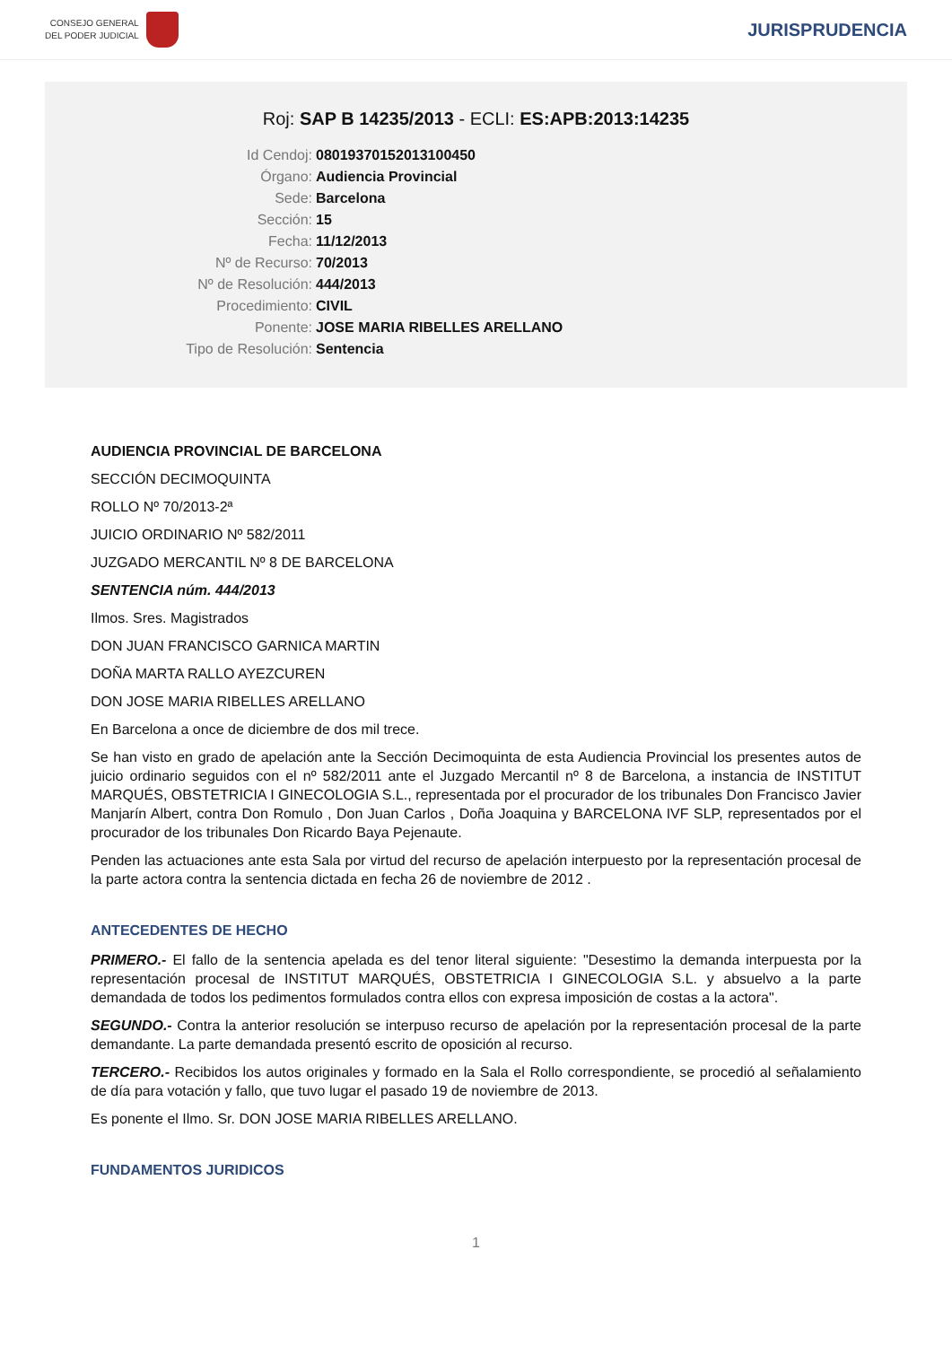CONSEJO GENERAL
DEL PODER JUDICIAL
JURISPRUDENCIA
Roj: SAP B 14235/2013 - ECLI: ES:APB:2013:14235
Id Cendoj:
08019370152013100450
Órgano:
Audiencia Provincial
Sede:
Barcelona
Sección:
15
Fecha:
11/12/2013
Nº de Recurso:
70/2013
Nº de Resolución:
444/2013
Procedimiento:
CIVIL
Ponente:
JOSE MARIA RIBELLES ARELLANO
Tipo de Resolución:
Sentencia
AUDIENCIA PROVINCIAL DE BARCELONA
SECCIÓN DECIMOQUINTA
ROLLO Nº 70/2013-2ª
JUICIO ORDINARIO Nº 582/2011
JUZGADO MERCANTIL Nº 8 DE BARCELONA
SENTENCIA núm. 444/2013
Ilmos. Sres. Magistrados
DON JUAN FRANCISCO GARNICA MARTIN
DOÑA MARTA RALLO AYEZCUREN
DON JOSE MARIA RIBELLES ARELLANO
En Barcelona a once de diciembre de dos mil trece.
Se han visto en grado de apelación ante la Sección Decimoquinta de esta Audiencia Provincial los presentes autos de juicio ordinario seguidos con el nº 582/2011 ante el Juzgado Mercantil nº 8 de Barcelona, a instancia de INSTITUT MARQUÉS, OBSTETRICIA I GINECOLOGIA S.L., representada por el procurador de los tribunales Don Francisco Javier Manjarín Albert, contra Don Romulo , Don Juan Carlos , Doña Joaquina y BARCELONA IVF SLP, representados por el procurador de los tribunales Don Ricardo Baya Pejenaute.
Penden las actuaciones ante esta Sala por virtud del recurso de apelación interpuesto por la representación procesal de la parte actora contra la sentencia dictada en fecha 26 de noviembre de 2012 .
ANTECEDENTES DE HECHO
PRIMERO.- El fallo de la sentencia apelada es del tenor literal siguiente: "Desestimo la demanda interpuesta por la representación procesal de INSTITUT MARQUÉS, OBSTETRICIA I GINECOLOGIA S.L. y absuelvo a la parte demandada de todos los pedimentos formulados contra ellos con expresa imposición de costas a la actora".
SEGUNDO.- Contra la anterior resolución se interpuso recurso de apelación por la representación procesal de la parte demandante. La parte demandada presentó escrito de oposición al recurso.
TERCERO.- Recibidos los autos originales y formado en la Sala el Rollo correspondiente, se procedió al señalamiento de día para votación y fallo, que tuvo lugar el pasado 19 de noviembre de 2013.
Es ponente el Ilmo. Sr. DON JOSE MARIA RIBELLES ARELLANO.
FUNDAMENTOS JURIDICOS
1